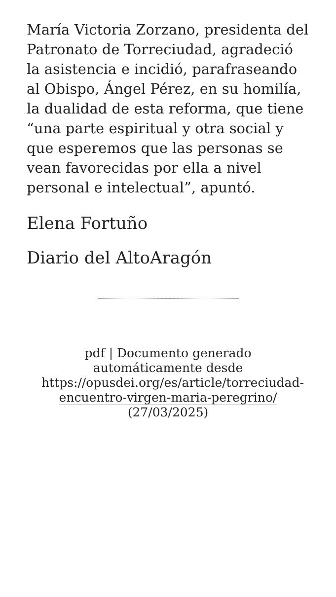María Victoria Zorzano, presidenta del Patronato de Torreciudad, agradeció la asistencia e incidió, parafraseando al Obispo, Ángel Pérez, en su homilía, la dualidad de esta reforma, que tiene “una parte espiritual y otra social y que esperemos que las personas se vean favorecidas por ella a nivel personal e intelectual”, apuntó.
Elena Fortuño
Diario del AltoAragón
pdf | Documento generado automáticamente desde https://opusdei.org/es/article/torreciudad-encuentro-virgen-maria-peregrino/ (27/03/2025)